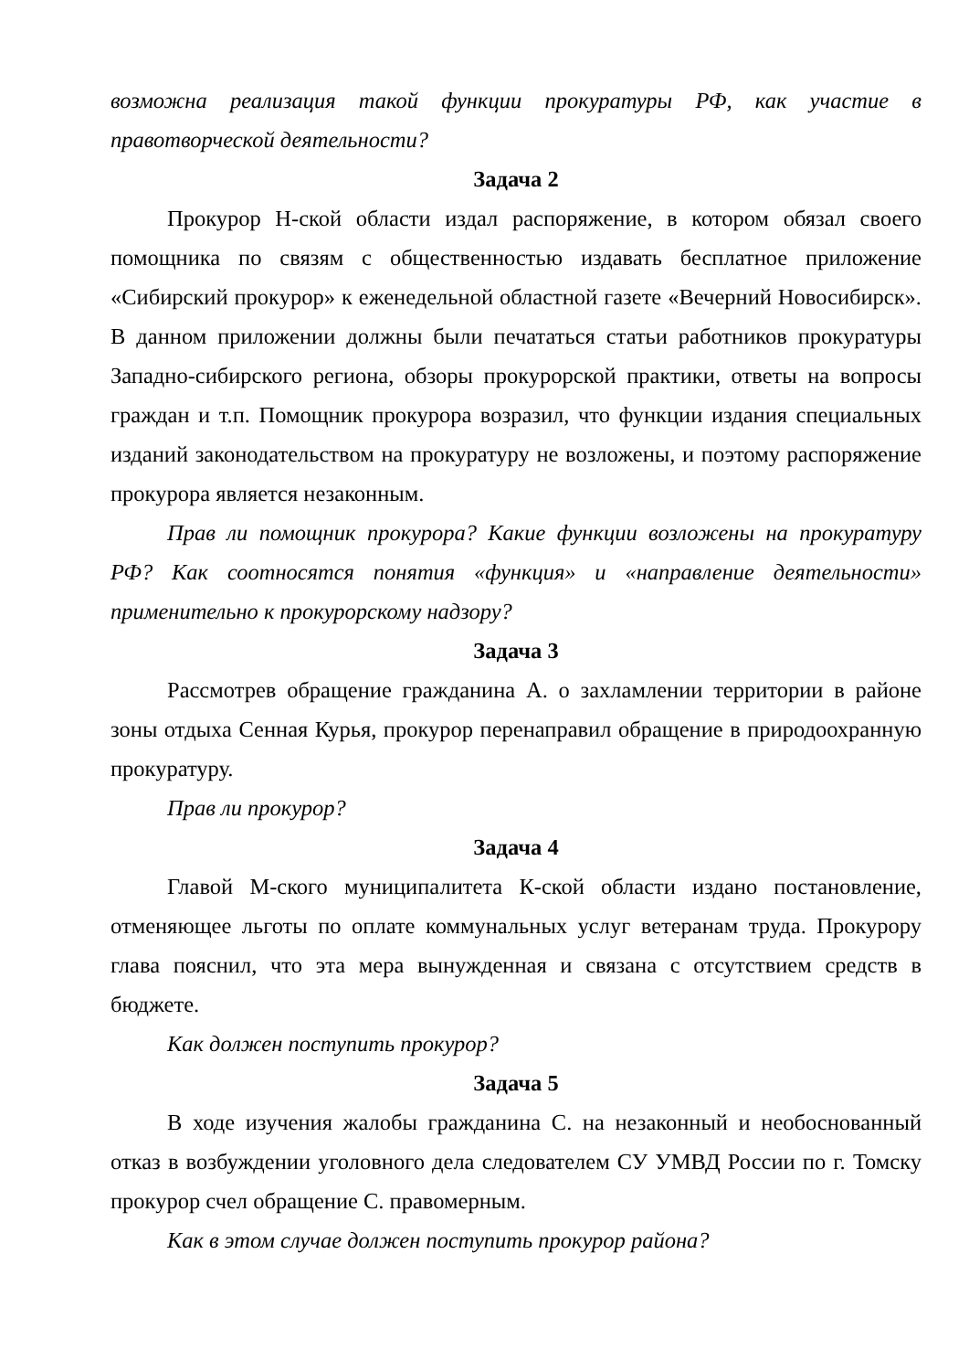возможна реализация такой функции прокуратуры РФ, как участие в правотворческой деятельности?
Задача 2
Прокурор Н-ской области издал распоряжение, в котором обязал своего помощника по связям с общественностью издавать бесплатное приложение «Сибирский прокурор» к еженедельной областной газете «Вечерний Новосибирск». В данном приложении должны были печататься статьи работников прокуратуры Западно-сибирского региона, обзоры прокурорской практики, ответы на вопросы граждан и т.п. Помощник прокурора возразил, что функции издания специальных изданий законодательством на прокуратуру не возложены, и поэтому распоряжение прокурора является незаконным.
Прав ли помощник прокурора? Какие функции возложены на прокуратуру РФ? Как соотносятся понятия «функция» и «направление деятельности» применительно к прокурорскому надзору?
Задача 3
Рассмотрев обращение гражданина А. о захламлении территории в районе зоны отдыха Сенная Курья, прокурор перенаправил обращение в природоохранную прокуратуру.
Прав ли прокурор?
Задача 4
Главой М-ского муниципалитета К-ской области издано постановление, отменяющее льготы по оплате коммунальных услуг ветеранам труда. Прокурору глава пояснил, что эта мера вынужденная и связана с отсутствием средств в бюджете.
Как должен поступить прокурор?
Задача 5
В ходе изучения жалобы гражданина С. на незаконный и необоснованный отказ в возбуждении уголовного дела следователем СУ УМВД России по г. Томску прокурор счел обращение С. правомерным.
Как в этом случае должен поступить прокурор района?